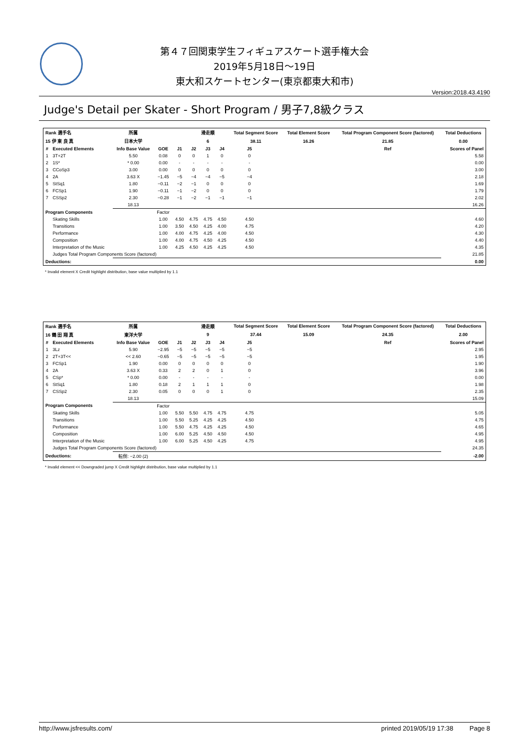第４７回関東学生フィギュアスケート選手権大会
2019年5月18日～19日
東大和スケートセンター(東京都東大和市)
Version:2018.43.4190
Judge's Detail per Skater - Short Program / 男子7,8級クラス
| Rank 選手名 | | 所属 | | | 滑走順 | | | Total Segment Score | | Total Element Score | Total Program Component Score (factored) | Total Deductions |
| --- | --- | --- | --- | --- | --- | --- | --- | --- | --- | --- | --- | --- |
| 15 伊 東 良 真 | | 日本大学 | | | 6 | | | 38.11 | | 16.26 | 21.85 | 0.00 |
| # | Executed Elements | Info Base Value | GOE | J1 | J2 | J3 | J4 | J5 | | | Ref | Scores of Panel |
| 1 | 3T+2T | 5.50 | 0.08 | 0 | 0 | 1 | 0 | 0 | | | | 5.58 |
| 2 | 1S* | * 0.00 | 0.00 | - | - | - | - | - | | | | 0.00 |
| 3 | CCoSp3 | 3.00 | 0.00 | 0 | 0 | 0 | 0 | 0 | | | | 3.00 |
| 4 | 2A | 3.63 X | −1.45 | −5 | −4 | −4 | −5 | −4 | | | | 2.18 |
| 5 | StSq1 | 1.80 | −0.11 | −2 | −1 | 0 | 0 | 0 | | | | 1.69 |
| 6 | FCSp1 | 1.90 | −0.11 | −1 | −2 | 0 | 0 | 0 | | | | 1.79 |
| 7 | CSSp2 | 2.30 | −0.28 | −1 | −2 | −1 | −1 | −1 | | | | 2.02 |
| | | 18.13 | | | | | | | | | | 16.26 |
| Program Components | | | Factor | | | | | | | | | |
| | Skating Skills | | 1.00 | 4.50 | 4.75 | 4.75 | 4.50 | 4.50 | | | | 4.60 |
| | Transitions | | 1.00 | 3.50 | 4.50 | 4.25 | 4.00 | 4.75 | | | | 4.20 |
| | Performance | | 1.00 | 4.00 | 4.75 | 4.25 | 4.00 | 4.50 | | | | 4.30 |
| | Composition | | 1.00 | 4.00 | 4.75 | 4.50 | 4.25 | 4.50 | | | | 4.40 |
| | Interpretation of the Music | | 1.00 | 4.25 | 4.50 | 4.25 | 4.25 | 4.50 | | | | 4.35 |
| | Judges Total Program Components Score (factored) | | | | | | | | | | | 21.85 |
| Deductions: | | | | | | | | | | | | 0.00 |
* Invalid element X Credit highlight distribution, base value multiplied by 1.1
| Rank 選手名 | | 所属 | | | 滑走順 | | | Total Segment Score | | Total Element Score | Total Program Component Score (factored) | Total Deductions |
| --- | --- | --- | --- | --- | --- | --- | --- | --- | --- | --- | --- | --- |
| 16 鶴 田 翔 真 | | 東洋大学 | | | 9 | | | 37.44 | | 15.09 | 24.35 | 2.00 |
| # | Executed Elements | Info Base Value | GOE | J1 | J2 | J3 | J4 | J5 | | | Ref | Scores of Panel |
| 1 | 3Lz | 5.90 | −2.95 | −5 | −5 | −5 | −5 | −5 | | | | 2.95 |
| 2 | 2T+3T<< | << 2.60 | −0.65 | −5 | −5 | −5 | −5 | −5 | | | | 1.95 |
| 3 | FCSp1 | 1.90 | 0.00 | 0 | 0 | 0 | 0 | 0 | | | | 1.90 |
| 4 | 2A | 3.63 X | 0.33 | 2 | 2 | 0 | 1 | 0 | | | | 3.96 |
| 5 | CSp* | * 0.00 | 0.00 | - | - | - | - | - | | | | 0.00 |
| 6 | StSq1 | 1.80 | 0.18 | 2 | 1 | 1 | 1 | 0 | | | | 1.98 |
| 7 | CSSp2 | 2.30 | 0.05 | 0 | 0 | 0 | 1 | 0 | | | | 2.35 |
| | | 18.13 | | | | | | | | | | 15.09 |
| Program Components | | | Factor | | | | | | | | | |
| | Skating Skills | | 1.00 | 5.50 | 5.50 | 4.75 | 4.75 | 4.75 | | | | 5.05 |
| | Transitions | | 1.00 | 5.50 | 5.25 | 4.25 | 4.25 | 4.50 | | | | 4.75 |
| | Performance | | 1.00 | 5.50 | 4.75 | 4.25 | 4.25 | 4.50 | | | | 4.65 |
| | Composition | | 1.00 | 6.00 | 5.25 | 4.50 | 4.50 | 4.50 | | | | 4.95 |
| | Interpretation of the Music | | 1.00 | 6.00 | 5.25 | 4.50 | 4.25 | 4.75 | | | | 4.95 |
| | Judges Total Program Components Score (factored) | | | | | | | | | | | 24.35 |
| Deductions: | | 転倒: −2.00 (2) | | | | | | | | | | -2.00 |
* Invalid element << Downgraded jump X Credit highlight distribution, base value multiplied by 1.1
http://www.jsfresults.com/ printed 2019/05/19 17:38 Page 8